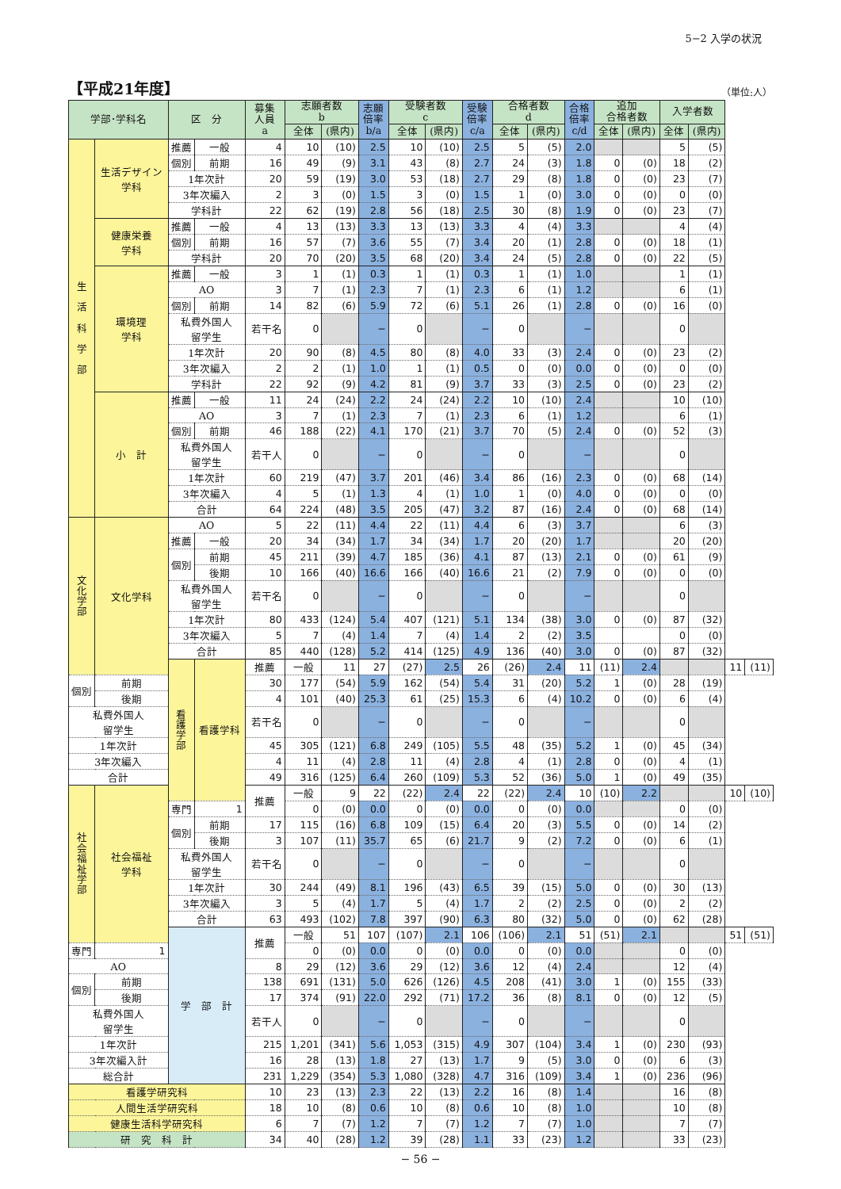5−2 入学の状況
【平成21年度】
（単位:人）
| 学部･学科名 | | 区 分 | | 募集 人員 a | 志願者数 b | | 志願 倍率 b/a | 受験者数 c | | 受験 倍率 c/a | 合格者数 d | | 合格 倍率 c/d | 追加 合格者数 | | 入学者数 | | | |
| --- | --- | --- | --- | --- | --- | --- | --- | --- | --- | --- | --- | --- | --- | --- | --- | --- | --- | --- | --- |
| | | | | | 全体 | (県内) | | 全体 | (県内) | | 全体 | (県内) | | 全体 | (県内) | 全体 | (県内) | | |
| 生 活 科 学 部 | 生活デザイン 学科 | 推薦 | 一般 | 4 | 10 | (10) | 2.5 | 10 | (10) | 2.5 | 5 | (5) | 2.0 | | | 5 | (5) | | |
| | | 個別 | 前期 | 16 | 49 | (9) | 3.1 | 43 | (8) | 2.7 | 24 | (3) | 1.8 | 0 | (0) | 18 | (2) | | |
| | | 1年次計 | | 20 | 59 | (19) | 3.0 | 53 | (18) | 2.7 | 29 | (8) | 1.8 | 0 | (0) | 23 | (7) | | |
| | | 3年次編入 | | 2 | 3 | (0) | 1.5 | 3 | (0) | 1.5 | 1 | (0) | 3.0 | 0 | (0) | 0 | (0) | | |
| | | 学科計 | | 22 | 62 | (19) | 2.8 | 56 | (18) | 2.5 | 30 | (8) | 1.9 | 0 | (0) | 23 | (7) | | |
| | 健康栄養 学科 | 推薦 | 一般 | 4 | 13 | (13) | 3.3 | 13 | (13) | 3.3 | 4 | (4) | 3.3 | | | 4 | (4) | | |
| | | 個別 | 前期 | 16 | 57 | (7) | 3.6 | 55 | (7) | 3.4 | 20 | (1) | 2.8 | 0 | (0) | 18 | (1) | | |
| | | 学科計 | | 20 | 70 | (20) | 3.5 | 68 | (20) | 3.4 | 24 | (5) | 2.8 | 0 | (0) | 22 | (5) | | |
| | 環境理 学科 | 推薦 | 一般 | 3 | 1 | (1) | 0.3 | 1 | (1) | 0.3 | 1 | (1) | 1.0 | | | 1 | (1) | | |
| | | AO | | 3 | 7 | (1) | 2.3 | 7 | (1) | 2.3 | 6 | (1) | 1.2 | | | 6 | (1) | | |
| | | 個別 | 前期 | 14 | 82 | (6) | 5.9 | 72 | (6) | 5.1 | 26 | (1) | 2.8 | 0 | (0) | 16 | (0) | | |
| | | 私費外国人 留学生 | | 若干名 | 0 | | − | 0 | | − | 0 | | − | | | 0 | | | |
| | | 1年次計 | | 20 | 90 | (8) | 4.5 | 80 | (8) | 4.0 | 33 | (3) | 2.4 | 0 | (0) | 23 | (2) | | |
| | | 3年次編入 | | 2 | 2 | (1) | 1.0 | 1 | (1) | 0.5 | 0 | (0) | 0.0 | 0 | (0) | 0 | (0) | | |
| | | 学科計 | | 22 | 92 | (9) | 4.2 | 81 | (9) | 3.7 | 33 | (3) | 2.5 | 0 | (0) | 23 | (2) | | |
| | 小 計 | 推薦 | 一般 | 11 | 24 | (24) | 2.2 | 24 | (24) | 2.2 | 10 | (10) | 2.4 | | | 10 | (10) | | |
| | | AO | | 3 | 7 | (1) | 2.3 | 7 | (1) | 2.3 | 6 | (1) | 1.2 | | | 6 | (1) | | |
| | | 個別 | 前期 | 46 | 188 | (22) | 4.1 | 170 | (21) | 3.7 | 70 | (5) | 2.4 | 0 | (0) | 52 | (3) | | |
| | | 私費外国人 留学生 | | 若干人 | 0 | | − | 0 | | − | 0 | | − | | | 0 | | | |
| | | 1年次計 | | 60 | 219 | (47) | 3.7 | 201 | (46) | 3.4 | 86 | (16) | 2.3 | 0 | (0) | 68 | (14) | | |
| | | 3年次編入 | | 4 | 5 | (1) | 1.3 | 4 | (1) | 1.0 | 1 | (0) | 4.0 | 0 | (0) | 0 | (0) | | |
| | | 合計 | | 64 | 224 | (48) | 3.5 | 205 | (47) | 3.2 | 87 | (16) | 2.4 | 0 | (0) | 68 | (14) | | |
| 文 化 学 部 | 文化学科 | AO | | 5 | 22 | (11) | 4.4 | 22 | (11) | 4.4 | 6 | (3) | 3.7 | | | 6 | (3) | | |
| | | 推薦 | 一般 | 20 | 34 | (34) | 1.7 | 34 | (34) | 1.7 | 20 | (20) | 1.7 | | | 20 | (20) | | |
| | | 個別 | 前期 | 45 | 211 | (39) | 4.7 | 185 | (36) | 4.1 | 87 | (13) | 2.1 | 0 | (0) | 61 | (9) | | |
| | | | 後期 | 10 | 166 | (40) | 16.6 | 166 | (40) | 16.6 | 21 | (2) | 7.9 | 0 | (0) | 0 | (0) | | |
| | | 私費外国人 留学生 | | 若干名 | 0 | | − | 0 | | − | 0 | | − | | | 0 | | | |
| | | 1年次計 | | 80 | 433 | (124) | 5.4 | 407 | (121) | 5.1 | 134 | (38) | 3.0 | 0 | (0) | 87 | (32) | | |
| | | 3年次編入 | | 5 | 7 | (4) | 1.4 | 7 | (4) | 1.4 | 2 | (2) | 3.5 | | | 0 | (0) | | |
| | | 合計 | | 85 | 440 | (128) | 5.2 | 414 | (125) | 4.9 | 136 | (40) | 3.0 | 0 | (0) | 87 | (32) | | |
| | | 看 護 学 部 | 看護学科 | 推薦 | 一般 | 11 | 27 | (27) | 2.5 | 26 | (26) | 2.4 | 11 | (11) | 2.4 | | | 11 | (11) |
| 個別 | 前期 | | | 30 | 177 | (54) | 5.9 | 162 | (54) | 5.4 | 31 | (20) | 5.2 | 1 | (0) | 28 | (19) | | |
| | 後期 | | | 4 | 101 | (40) | 25.3 | 61 | (25) | 15.3 | 6 | (4) | 10.2 | 0 | (0) | 6 | (4) | | |
| 私費外国人 留学生 | | | | 若干名 | 0 | | − | 0 | | − | 0 | | − | | | 0 | | | |
| 1年次計 | | | | 45 | 305 | (121) | 6.8 | 249 | (105) | 5.5 | 48 | (35) | 5.2 | 1 | (0) | 45 | (34) | | |
| 3年次編入 | | | | 4 | 11 | (4) | 2.8 | 11 | (4) | 2.8 | 4 | (1) | 2.8 | 0 | (0) | 4 | (1) | | |
| 合計 | | | | 49 | 316 | (125) | 6.4 | 260 | (109) | 5.3 | 52 | (36) | 5.0 | 1 | (0) | 49 | (35) | | |
| 社 会 福 祉 学 部 | 社会福祉 学科 | | | 推薦 | 一般 | 9 | 22 | (22) | 2.4 | 22 | (22) | 2.4 | 10 | (10) | 2.2 | | | 10 | (10) |
| | | 専門 | 1 | | 0 | (0) | 0.0 | 0 | (0) | 0.0 | 0 | (0) | 0.0 | | | 0 | (0) | | |
| | | 個別 | 前期 | 17 | 115 | (16) | 6.8 | 109 | (15) | 6.4 | 20 | (3) | 5.5 | 0 | (0) | 14 | (2) | | |
| | | | 後期 | 3 | 107 | (11) | 35.7 | 65 | (6) | 21.7 | 9 | (2) | 7.2 | 0 | (0) | 6 | (1) | | |
| | | 私費外国人 留学生 | | 若干名 | 0 | | − | 0 | | − | 0 | | − | | | 0 | | | |
| | | 1年次計 | | 30 | 244 | (49) | 8.1 | 196 | (43) | 6.5 | 39 | (15) | 5.0 | 0 | (0) | 30 | (13) | | |
| | | 3年次編入 | | 3 | 5 | (4) | 1.7 | 5 | (4) | 1.7 | 2 | (2) | 2.5 | 0 | (0) | 2 | (2) | | |
| | | 合計 | | 63 | 493 | (102) | 7.8 | 397 | (90) | 6.3 | 80 | (32) | 5.0 | 0 | (0) | 62 | (28) | | |
| | | 学 部 計 | | 推薦 | 一般 | 51 | 107 | (107) | 2.1 | 106 | (106) | 2.1 | 51 | (51) | 2.1 | | | 51 | (51) |
| 専門 | 1 | | | | 0 | (0) | 0.0 | 0 | (0) | 0.0 | 0 | (0) | 0.0 | | | 0 | (0) | | |
| AO | | | | 8 | 29 | (12) | 3.6 | 29 | (12) | 3.6 | 12 | (4) | 2.4 | | | 12 | (4) | | |
| 個別 | 前期 | | | 138 | 691 | (131) | 5.0 | 626 | (126) | 4.5 | 208 | (41) | 3.0 | 1 | (0) | 155 | (33) | | |
| | 後期 | | | 17 | 374 | (91) | 22.0 | 292 | (71) | 17.2 | 36 | (8) | 8.1 | 0 | (0) | 12 | (5) | | |
| 私費外国人 留学生 | | | | 若干人 | 0 | | − | 0 | | − | 0 | | − | | | 0 | | | |
| 1年次計 | | | | 215 | 1,201 | (341) | 5.6 | 1,053 | (315) | 4.9 | 307 | (104) | 3.4 | 1 | (0) | 230 | (93) | | |
| 3年次編入計 | | | | 16 | 28 | (13) | 1.8 | 27 | (13) | 1.7 | 9 | (5) | 3.0 | 0 | (0) | 6 | (3) | | |
| 総合計 | | | | 231 | 1,229 | (354) | 5.3 | 1,080 | (328) | 4.7 | 316 | (109) | 3.4 | 1 | (0) | 236 | (96) | | |
| 看護学研究科 | | | | 10 | 23 | (13) | 2.3 | 22 | (13) | 2.2 | 16 | (8) | 1.4 | | | 16 | (8) | | |
| 人間生活学研究科 | | | | 18 | 10 | (8) | 0.6 | 10 | (8) | 0.6 | 10 | (8) | 1.0 | | | 10 | (8) | | |
| 健康生活科学研究科 | | | | 6 | 7 | (7) | 1.2 | 7 | (7) | 1.2 | 7 | (7) | 1.0 | | | 7 | (7) | | |
| 研 究 科 計 | | | | 34 | 40 | (28) | 1.2 | 39 | (28) | 1.1 | 33 | (23) | 1.2 | | | 33 | (23) | | |
− 56 −